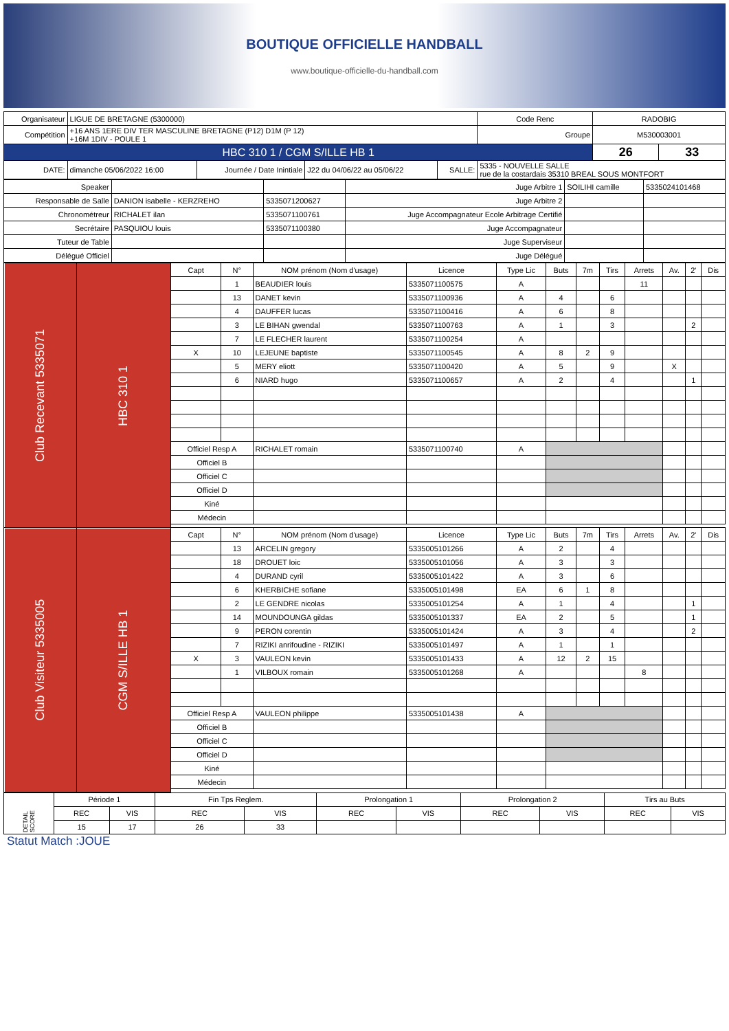BOUTIQUE OFFICIELLE HANDBALL
www.boutique-officielle-du-handball.com
| Organisateur | LIGUE DE BRETAGNE (5300000) | | | | | Code Renc | RADOBIG | |
| Compétition | +16 ANS 1ERE DIV TER MASCULINE BRETAGNE (P12) D1M (P 12) +16M 1DIV - POULE 1 | | | | | Groupe | M530003001 | |
| HBC 310 1 / CGM S/ILLE HB 1 | | | | | | | 26 | 33 |
| DATE: | dimanche 05/06/2022 16:00 | Journée / Date Inintiale | J22 du 04/06/22 au 05/06/22 | SALLE: | 5335 - NOUVELLE SALLE rue de la costardais 35310 BREAL SOUS MONTFORT | | | |
| Speaker | | | Juge Arbitre 1 | SOILIHI camille | 5335024101468 |
| Responsable de Salle | DANION isabelle - KERZREHO | 5335071200627 | Juge Arbitre 2 | | |
| Chronométreur | RICHALET ilan | 5335071100761 | Juge Accompagnateur Ecole Arbitrage Certifié | | |
| Secrétaire | PASQUIOU louis | 5335071100380 | Juge Accompagnateur | | |
| Tuteur de Table | | | Juge Superviseur | | |
| Délégué Officiel | | | Juge Délégué | | |
| Club Recevant 5335071 | HBC 310 1 | Capt | N° | NOM prénom (Nom d'usage) | Licence | Type Lic | Buts | 7m | Tirs | Arrets | Av. | 2' | Dis |
| | | | 1 | BEAUDIER louis | 5335071100575 | A | | | | 11 | | | |
| | | | 13 | DANET kevin | 5335071100936 | A | 4 | | 6 | | | | |
| | | | 4 | DAUFFER lucas | 5335071100416 | A | 6 | | 8 | | | | |
| | | | 3 | LE BIHAN gwendal | 5335071100763 | A | 1 | | 3 | | | 2 | |
| | | | 7 | LE FLECHER laurent | 5335071100254 | A | | | | | | | |
| | | X | 10 | LEJEUNE baptiste | 5335071100545 | A | 8 | 2 | 9 | | | | |
| | | | 5 | MERY eliott | 5335071100420 | A | 5 | | 9 | | X | | |
| | | | 6 | NIARD hugo | 5335071100657 | A | 2 | | 4 | | | 1 | |
| | | Officiel Resp A | | RICHALET romain | 5335071100740 | A | | | | | | | |
| | | Officiel B | | | | | | | | | | | |
| | | Officiel C | | | | | | | | | | | |
| | | Officiel D | | | | | | | | | | | |
| | | Kiné | | | | | | | | | | | |
| | | Médecin | | | | | | | | | | | |
| Club Visiteur 5335005 | CGM S/ILLE HB 1 | Capt | N° | NOM prénom (Nom d'usage) | Licence | Type Lic | Buts | 7m | Tirs | Arrets | Av. | 2' | Dis |
| | | | 13 | ARCELIN gregory | 5335005101266 | A | 2 | | 4 | | | | |
| | | | 18 | DROUET loic | 5335005101056 | A | 3 | | 3 | | | | |
| | | | 4 | DURAND cyril | 5335005101422 | A | 3 | | 6 | | | | |
| | | | 6 | KHERBICHE sofiane | 5335005101498 | EA | 6 | 1 | 8 | | | | |
| | | | 2 | LE GENDRE nicolas | 5335005101254 | A | 1 | | 4 | | | 1 | |
| | | | 14 | MOUNDOUNGA gildas | 5335005101337 | EA | 2 | | 5 | | | 1 | |
| | | | 9 | PERON corentin | 5335005101424 | A | 3 | | 4 | | | 2 | |
| | | | 7 | RIZIKI anrifoudine - RIZIKI | 5335005101497 | A | 1 | | 1 | | | | |
| | | X | 3 | VAULEON kevin | 5335005101433 | A | 12 | 2 | 15 | | | | |
| | | | 1 | VILBOUX romain | 5335005101268 | A | | | | 8 | | | |
| | | Officiel Resp A | | VAULEON philippe | 5335005101438 | A | | | | | | | |
| | | Officiel B | | | | | | | | | | | |
| | | Officiel C | | | | | | | | | | | |
| | | Officiel D | | | | | | | | | | | |
| | | Kiné | | | | | | | | | | | |
| | | Médecin | | | | | | | | | | | |
| DETAIL SCORE | Période 1 | | Fin Tps Reglem. | | Prolongation 1 | | Prolongation 2 | | Tirs au Buts | |
| | REC | VIS | REC | VIS | REC | VIS | REC | VIS | REC | VIS |
| | 15 | 17 | 26 | 33 | | | | | | |
Statut Match :JOUE